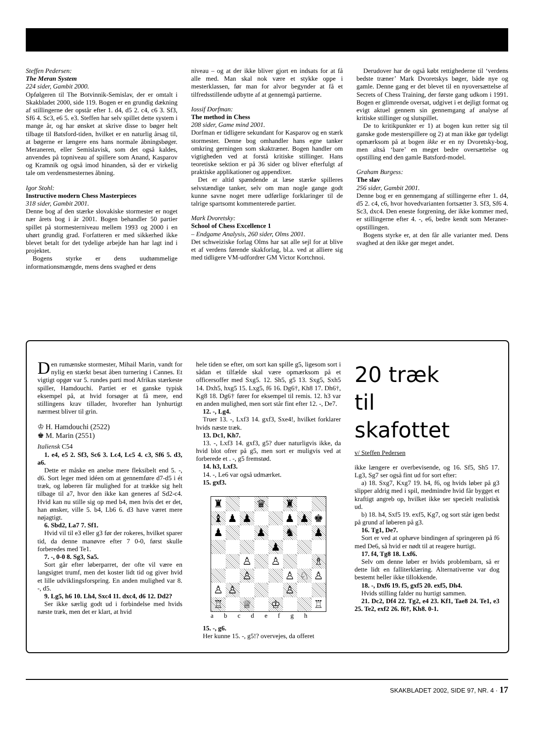Steffen Pedersen:
The Meran System
224 sider, Gambit 2000.
Opfølgeren til The Botvinnik-Semislav, der er omtalt i Skakbladet 2000, side 119. Bogen er en grundig dækning af stillingerne der opstår efter 1. d4, d5 2. c4, c6 3. Sf3, Sf6 4. Sc3, e6 5. e3. Steffen har selv spillet dette system i mange år, og har ønsket at skrive disse to bøger helt tilbage til Batsford-tiden, hvilket er en naturlig årsag til, at bøgerne er længere ens hans normale åbningsbøger. Meraneren, eller Semislavisk, som det også kaldes, anvendes på topniveau af spillere som Anand, Kasparov og Kramnik og også imod hinanden, så der er virkelig tale om verdensmesternes åbning.
Igor Stohl:
Instructive modern Chess Masterpieces
318 sider, Gambit 2001.
Denne bog af den stærke slovakiske stormester er noget nær årets bog i år 2001. Bogen behandler 50 partier spillet på stormesterniveau mellem 1993 og 2000 i en uhørt grundig grad. Forfatteren er med sikkerhed ikke blevet betalt for det tydelige arbejde han har lagt ind i projektet.
Bogens styrke er dens uudtømmelige informationsmængde, mens dens svaghed er dens
niveau – og at der ikke bliver gjort en indsats for at få alle med. Man skal nok være et stykke oppe i mesterklassen, før man for alvor begynder at få et tilfredsstillende udbytte af at gennemgå partierne.
Iossif Dorfman:
The method in Chess
208 sider, Game mind 2001.
Dorfman er tidligere sekundant for Kasparov og en stærk stormester. Denne bog omhandler hans egne tanker omkring gerningen som skaktræner. Bogen handler om vigtigheden ved at forstå kritiske stillinger. Hans teoretiske sektion er på 36 sider og bliver efterfulgt af praktiske applikationer og appendixer.
Det er altid spændende at læse stærke spilleres selvstændige tanker, selv om man nogle gange godt kunne savne noget mere udførlige forklaringer til de talrige spartsomt kommenterede partier.
Mark Dvoretsky:
School of Chess Excellence 1
– Endgame Analysis, 260 sider, Olms 2001.
Det schweiziske forlag Olms har sat alle sejl for at blive et af verdens førende skakforlag, bl.a. ved at alliere sig med tidligere VM-udfordrer GM Victor Kortchnoi.
Derudover har de også købt rettighederne til ‘verdens bedste træner’ Mark Dvoretskys bøger, både nye og gamle. Denne gang er det blevet til en nyoversættelse af Secrets of Chess Training, der første gang udkom i 1991. Bogen er glimrende oversat, udgivet i et dejligt format og evigt aktuel gennem sin gennemgang af analyse af kritiske stillinger og slutspillet.
De to kritikpunkter er 1) at bogen kun retter sig til ganske gode mesterspillere og 2) at man ikke gør tydeligt opmærksom på at bogen ikke er en ny Dvoretsky-bog, men altså ‘bare’ en meget bedre oversættelse og opstilling end den gamle Batsford-model.
Graham Burgess:
The slav
256 sider, Gambit 2001.
Denne bog er en gennemgang af stillingerne efter 1. d4, d5 2. c4, c6, hvor hovedvarianten fortsætter 3. Sf3, Sf6 4. Sc3, dxc4. Den eneste forgrening, der ikke kommer med, er stillingerne efter 4. -, e6, bedre kendt som Meraner-opstillingen.
Bogens styrke er, at den får alle varianter med. Dens svaghed at den ikke gør meget andet.
Den rumænske stormester, Mihail Marin, vandt for nylig en stærkt besat åben turnering i Cannes. Et vigtigt opgør var 5. rundes parti mod Afrikas stærkeste spiller, Hamdouchi. Partiet er et ganske typisk eksempel på, at hvid forsøger at få mere, end stillingens krav tillader, hvorefter han lynhurtigt nærmest bliver til grin.
♔ H. Hamdouchi (2522)
♚ M. Marin (2551)
Italiensk C54
1. e4, e5 2. Sf3, Sc6 3. Lc4, Lc5 4. c3, Sf6 5. d3, a6.
Dette er måske en anelse mere fleksibelt end 5. -, d6. Sort leger med idéen om at gennemføre d7-d5 i ét træk, og løberen får mulighed for at trække sig helt tilbage til a7, hvor den ikke kan generes af Sd2-c4. Hvid kan nu stille sig op med b4, men hvis det er det, han ønsker, ville 5. b4, Lb6 6. d3 have været mere nøjagtigt.
6. Sbd2, La7 7. Sf1.
Hvid vil til e3 eller g3 før der rokeres, hvilket sparer tid, da denne manøvre efter 7 0-0, først skulle forberedes med Te1.
7. -, 0-0 8. Sg3, Sa5.
Sort går efter løberparret, der ofte vil være en langsigtet trumf, men det koster lidt tid og giver hvid et lille udviklingsforspring. En anden mulighed var 8. -, d5.
9. Lg5, h6 10. Lh4, Sxc4 11. dxc4, d6 12. Dd2?
Ser ikke særlig godt ud i forbindelse med hvids næste træk, men det er klart, at hvid
hele tiden se efter, om sort kan spille g5, ligesom sort i sådan et tilfælde skal være opmærksom på et officersoffer med Sxg5. 12. Sh5, g5 13. Sxg5, Sxh5 14. Dxh5, hxg5 15. Lxg5, f6 16. Dg6†, Kh8 17. Dh6†, Kg8 18. Dg6† fører for eksempel til remis. 12. h3 var en anden mulighed, men sort står fint efter 12. -, De7.
12. -, Lg4.
Truer 13. -, Lxf3 14. gxf3, Sxe4!, hvilket forklarer hvids næste træk.
13. Dc1, Kh7.
13. -, Lxf3 14. gxf3, g5? duer naturligvis ikke, da hvid blot ofrer på g5, men sort er muligvis ved at forberede et . -, g5 fremstød.
14. h3, Lxf3.
14. -, Le6 var også udmærket.
15. gxf3.
♜
♛
♜
♝
♟
♟
♟
♟
♚
♟
♟
♞
♟
♟
♙
♙
♗
♙
♙
♘
♙
♙
♙
♙
♖
♕
♔
♖
a b c d e f g h
15. -, g6.
Her kunne 15. -, g5!? overvejes, da offeret
20 træk
til
skafottet
v/ Steffen Pedersen
ikke længere er overbevisende, og 16. Sf5, Sh5 17. Lg3, Sg7 ser også fint ud for sort efter:
a) 18. Sxg7, Kxg7 19. h4, f6, og hvids løber på g3 slipper aldrig med i spil, medmindre hvid får bygget et kraftigt angreb op, hvilket ikke ser specielt realistisk ud.
b) 18. h4, Sxf5 19. exf5, Kg7, og sort står igen bedst på grund af løberen på g3.
16. Tg1, De7.
Sort er ved at ophæve bindingen af springeren på f6 med De6, så hvid er nødt til at reagere hurtigt.
17. f4, Tg8 18. Lxf6.
Selv om denne løber er hvids problembarn, så er dette lidt en falliterklæring. Alternativerne var dog bestemt heller ikke tillokkende.
18. -, Dxf6 19. f5, gxf5 20. exf5, Dh4.
Hvids stilling falder nu hurtigt sammen.
21. Dc2, Df4 22. Tg2, e4 23. Kf1, Tae8 24. Te1, e3 25. Te2, exf2 26. f6†, Kh8. 0-1.
SKAKBLADET 2002, SIDE 97, NR. 4 · 17